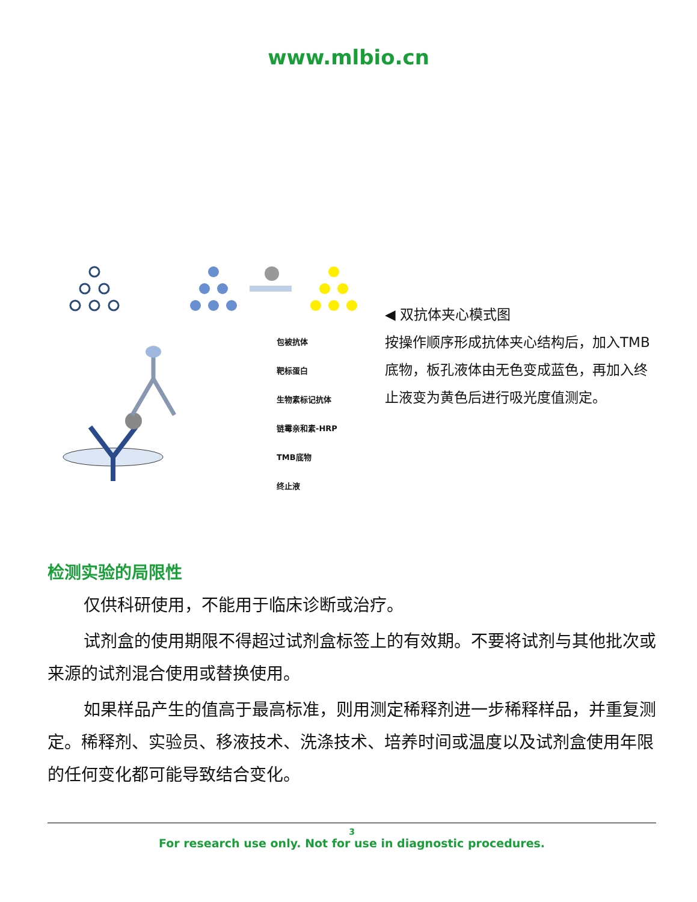www.mlbio.cn
包被抗体
靶标蛋白
生物素标记抗体
链霉亲和素-HRP
TMB底物
终止液
◀ 双抗体夹心模式图
按操作顺序形成抗体夹心结构后，加入TMB 底物，板孔液体由无色变成蓝色，再加入终止液变为黄色后进行吸光度值测定。
检测实验的局限性
仅供科研使用，不能用于临床诊断或治疗。
试剂盒的使用期限不得超过试剂盒标签上的有效期。不要将试剂与其他批次或来源的试剂混合使用或替换使用。
如果样品产生的值高于最高标准，则用测定稀释剂进一步稀释样品，并重复测定。稀释剂、实验员、移液技术、洗涤技术、培养时间或温度以及试剂盒使用年限的任何变化都可能导致结合变化。
3
For research use only. Not for use in diagnostic procedures.